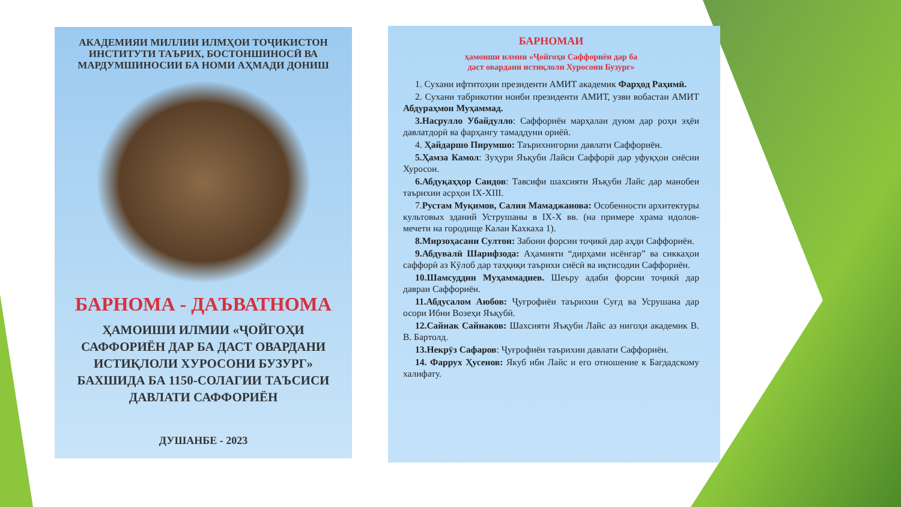АКАДЕМИЯИ МИЛЛИИ ИЛМҲОИ ТОҶИКИСТОН
ИНСТИТУТИ ТАЪРИХ, БОСТОНШИНОСӢ ВА
МАРДУМШИНОСИИ БА НОМИ АҲМАДИ ДОНИШ
БАРНОМА - ДАЪВАТНОМА
ҲАМОИШИ ИЛМИИ «ҶОЙГОҲИ
САФФОРИЁН ДАР БА ДАСТ ОВАРДАНИ
ИСТИҚЛОЛИ ХУРОСОНИ БУЗУРГ»
БАХШИДА БА 1150-СОЛАГИИ ТАЪСИСИ
ДАВЛАТИ САФФОРИЁН
ДУШАНБЕ - 2023
БАРНОМАИ
ҳамоиши илмии «Ҷойгоҳи Саффориён дар ба
даст овардани истиқлоли Хуросони Бузург»
1. Сухани ифтитоҳии президенти АМИТ академик Фарҳод Раҳимӣ.
2. Сухани табрикотии ноиби президенти АМИТ, узви вобастаи АМИТ Абдураҳмон Муҳаммад.
3.Насрулло Убайдулло: Саффориён марҳалаи дуюм дар роҳи эҳёи давлатдорӣ ва фарҳангу тамаддуни ориёӣ.
4. Ҳайдаршо Пирумшо: Таърихнигории давлати Саффориён.
5.Ҳамза Камол: Зуҳури Яъқуби Лайси Саффорӣ дар уфуқҳои сиёсии Хуросон.
6.Абдуқаҳҳор Саидов: Тавсифи шахсияти Яъқуби Лайс дар манобеи таърихии асрҳои IX-XIII.
7.Рустам Муқимов, Салия Мамаджанова: Особенности архитектуры культовых зданий Уструшаны в IX-X вв. (на примере храма идолов-мечети на городище Калаи Кахкаха 1).
8.Мирзоҳасани Султон: Забони форсии тоҷикӣ дар аҳди Саффориён.
9.Абдувалӣ Шарифзода: Аҳамияти “дирҳами исёнгар” ва сиккаҳои саффорӣ аз Кӯлоб дар таҳқиқи таърихи сиёсӣ ва иқтисодии Саффориён.
10.Шамсуддин Муҳаммадиев. Шеъру адаби форсии тоҷикӣ дар давраи Саффориён.
11.Абдусалом Аюбов: Ҷуғрофиёи таърихии Суғд ва Усрушана дар осори Ибни Возеҳи Яъқубӣ.
12.Сайнак Сайнаков: Шахсияти Яъқуби Лайс аз нигоҳи академик В. В. Бартолд.
13.Некрӯз Сафаров: Ҷуғрофиёи таърихии давлати Саффориён.
14. Фаррух Ҳусенов: Якуб ибн Лайс и его отношение к Багдадскому халифату.